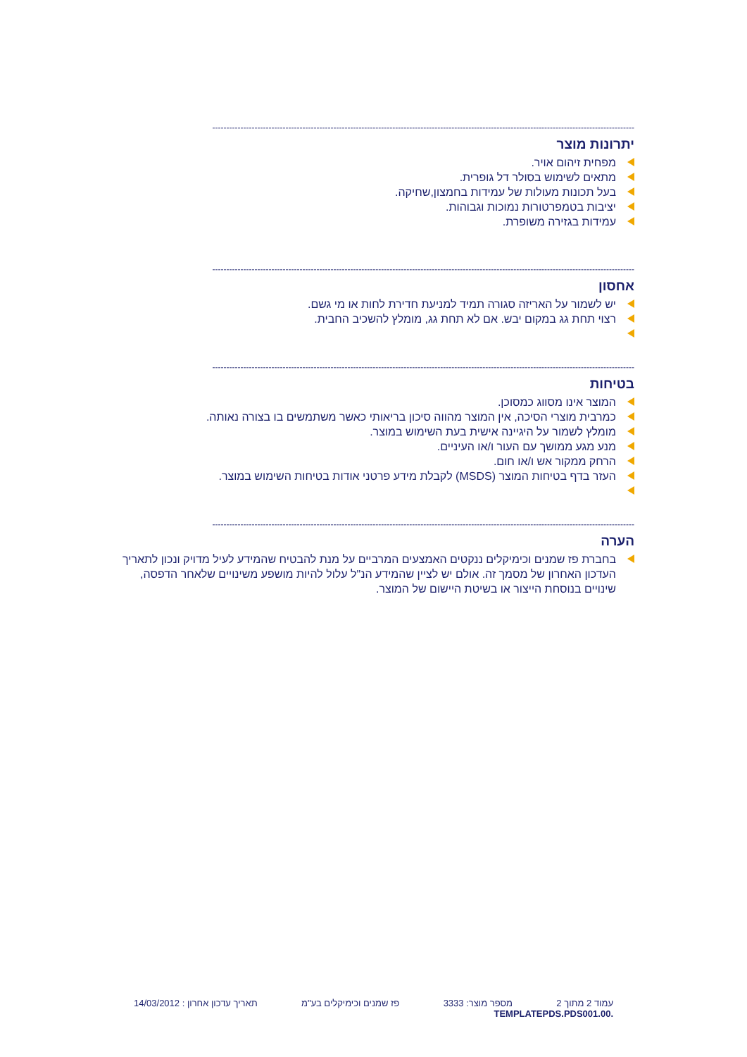------------------------------------------------------------------------------------------------------------------------------------------------------
יתרונות מוצר
מפחית זיהום אויר.
מתאים לשימוש בסולר דל גופרית.
בעל תכונות מעולות של עמידות בחמצון,שחיקה.
יציבות בטמפרטורות נמוכות וגבוהות.
עמידות בגזירה משופרת.
------------------------------------------------------------------------------------------------------------------------------------------------------
אחסון
יש לשמור על האריזה סגורה תמיד למניעת חדירת לחות או מי גשם.
רצוי תחת גג במקום יבש. אם לא תחת גג, מומלץ להשכיב החבית.
------------------------------------------------------------------------------------------------------------------------------------------------------
בטיחות
המוצר אינו מסווג כמסוכן.
כמרבית מוצרי הסיכה, אין המוצר מהווה סיכון בריאותי כאשר משתמשים בו בצורה נאותה.
מומלץ לשמור על היגיינה אישית בעת השימוש במוצר.
מנע מגע ממושך עם העור ו/או העיניים.
הרחק ממקור אש ו/או חום.
העזר בדף בטיחות המוצר (MSDS) לקבלת מידע פרטני אודות בטיחות השימוש במוצר.
------------------------------------------------------------------------------------------------------------------------------------------------------
הערה
בחברת פז שמנים וכימיקלים ננקטים האמצעים המרביים על מנת להבטיח שהמידע לעיל מדויק ונכון לתאריך העדכון האחרון של מסמך זה. אולם יש לציין שהמידע הנ"ל עלול להיות מושפע משינויים שלאחר הדפסה, שינויים בנוסחת הייצור או בשיטת היישום של המוצר.
עמוד 2 מתוך 2 מספר מוצר: 3333 פז שמנים וכימיקלים בע"מ תאריך עדכון אחרון : 14/03/2012
.TEMPLATEPDS.PDS001.00